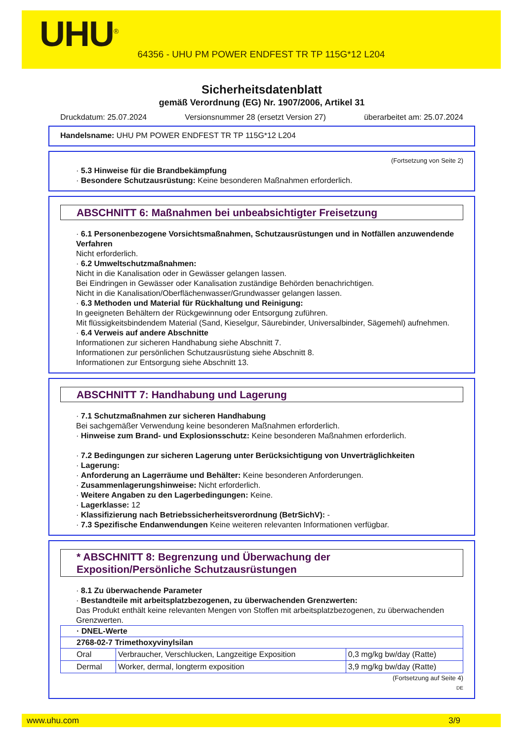UHU<sup>®</sup>
64356 - UHU PM POWER ENDFEST TR TP 115G*12 L204
Sicherheitsdatenblatt
gemäß Verordnung (EG) Nr. 1907/2006, Artikel 31
Druckdatum: 25.07.2024 Versionsnummer 28 (ersetzt Version 27) überarbeitet am: 25.07.2024
Handelsname: UHU PM POWER ENDFEST TR TP 115G*12 L204
(Fortsetzung von Seite 2)
· 5.3 Hinweise für die Brandbekämpfung
· Besondere Schutzausrüstung: Keine besonderen Maßnahmen erforderlich.
ABSCHNITT 6: Maßnahmen bei unbeabsichtigter Freisetzung
· 6.1 Personenbezogene Vorsichtsmaßnahmen, Schutzausrüstungen und in Notfällen anzuwendende Verfahren
Nicht erforderlich.
· 6.2 Umweltschutzmaßnahmen:
Nicht in die Kanalisation oder in Gewässer gelangen lassen.
Bei Eindringen in Gewässer oder Kanalisation zuständige Behörden benachrichtigen.
Nicht in die Kanalisation/Oberflächenwasser/Grundwasser gelangen lassen.
· 6.3 Methoden und Material für Rückhaltung und Reinigung:
In geeigneten Behältern der Rückgewinnung oder Entsorgung zuführen.
Mit flüssigkeitsbindendem Material (Sand, Kieselgur, Säurebinder, Universalbinder, Sägemehl) aufnehmen.
· 6.4 Verweis auf andere Abschnitte
Informationen zur sicheren Handhabung siehe Abschnitt 7.
Informationen zur persönlichen Schutzausrüstung siehe Abschnitt 8.
Informationen zur Entsorgung siehe Abschnitt 13.
ABSCHNITT 7: Handhabung und Lagerung
· 7.1 Schutzmaßnahmen zur sicheren Handhabung
Bei sachgemäßer Verwendung keine besonderen Maßnahmen erforderlich.
· Hinweise zum Brand- und Explosionsschutz: Keine besonderen Maßnahmen erforderlich.
· 7.2 Bedingungen zur sicheren Lagerung unter Berücksichtigung von Unverträglichkeiten
· Lagerung:
· Anforderung an Lagerräume und Behälter: Keine besonderen Anforderungen.
· Zusammenlagerungshinweise: Nicht erforderlich.
· Weitere Angaben zu den Lagerbedingungen: Keine.
· Lagerklasse: 12
· Klassifizierung nach Betriebssicherheitsverordnung (BetrSichV): -
· 7.3 Spezifische Endanwendungen Keine weiteren relevanten Informationen verfügbar.
* ABSCHNITT 8: Begrenzung und Überwachung der Exposition/Persönliche Schutzausrüstungen
· 8.1 Zu überwachende Parameter
· Bestandteile mit arbeitsplatzbezogenen, zu überwachenden Grenzwerten:
Das Produkt enthält keine relevanten Mengen von Stoffen mit arbeitsplatzbezogenen, zu überwachenden Grenzwerten.
| · DNEL-Werte | | |
| --- | --- | --- |
| 2768-02-7 Trimethoxyvinylsilan | | |
| Oral | Verbraucher, Verschlucken, Langzeitige Exposition | 0,3 mg/kg bw/day (Ratte) |
| Dermal | Worker, dermal, longterm exposition | 3,9 mg/kg bw/day (Ratte) |
(Fortsetzung auf Seite 4)
DE
www.uhu.com 3/9